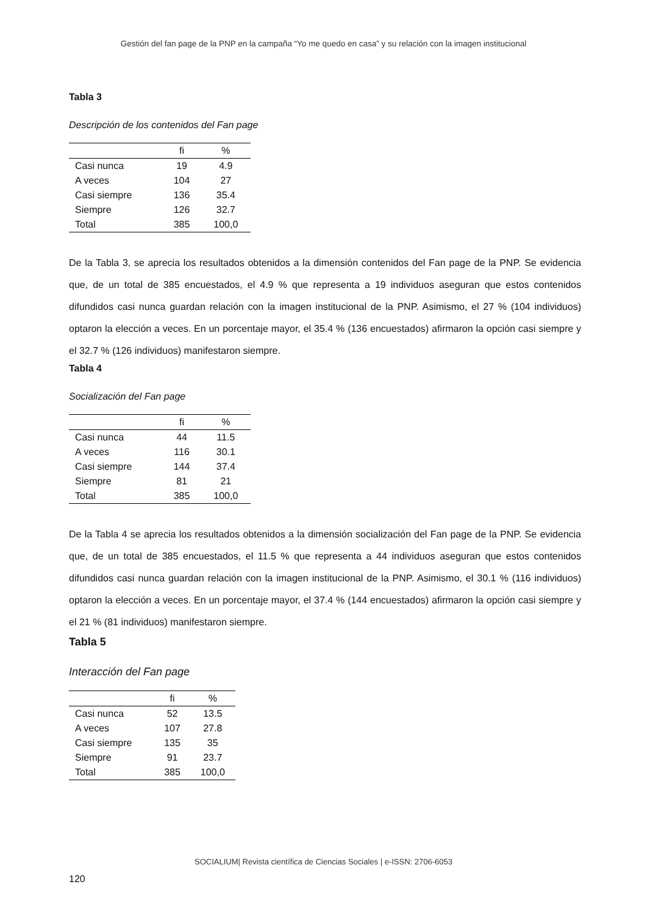Gestión del fan page de la PNP en la campaña “Yo me quedo en casa” y su relación con la imagen institucional
Tabla 3
Descripción de los contenidos del Fan page
| | fi | % |
| --- | --- | --- |
| Casi nunca | 19 | 4.9 |
| A veces | 104 | 27 |
| Casi siempre | 136 | 35.4 |
| Siempre | 126 | 32.7 |
| Total | 385 | 100,0 |
De la Tabla 3, se aprecia los resultados obtenidos a la dimensión contenidos del Fan page de la PNP. Se evidencia que, de un total de 385 encuestados, el 4.9 % que representa a 19 individuos aseguran que estos contenidos difundidos casi nunca guardan relación con la imagen institucional de la PNP. Asimismo, el 27 % (104 individuos) optaron la elección a veces. En un porcentaje mayor, el 35.4 % (136 encuestados) afirmaron la opción casi siempre y el 32.7 % (126 individuos) manifestaron siempre.
Tabla 4
Socialización del Fan page
| | fi | % |
| --- | --- | --- |
| Casi nunca | 44 | 11.5 |
| A veces | 116 | 30.1 |
| Casi siempre | 144 | 37.4 |
| Siempre | 81 | 21 |
| Total | 385 | 100,0 |
De la Tabla 4 se aprecia los resultados obtenidos a la dimensión socialización del Fan page de la PNP. Se evidencia que, de un total de 385 encuestados, el 11.5 % que representa a 44 individuos aseguran que estos contenidos difundidos casi nunca guardan relación con la imagen institucional de la PNP. Asimismo, el 30.1 % (116 individuos) optaron la elección a veces. En un porcentaje mayor, el 37.4 % (144 encuestados) afirmaron la opción casi siempre y el 21 % (81 individuos) manifestaron siempre.
Tabla 5
Interacción del Fan page
| | fi | % |
| --- | --- | --- |
| Casi nunca | 52 | 13.5 |
| A veces | 107 | 27.8 |
| Casi siempre | 135 | 35 |
| Siempre | 91 | 23.7 |
| Total | 385 | 100,0 |
SOCIALIUM| Revista científica de Ciencias Sociales | e-ISSN: 2706-6053
120